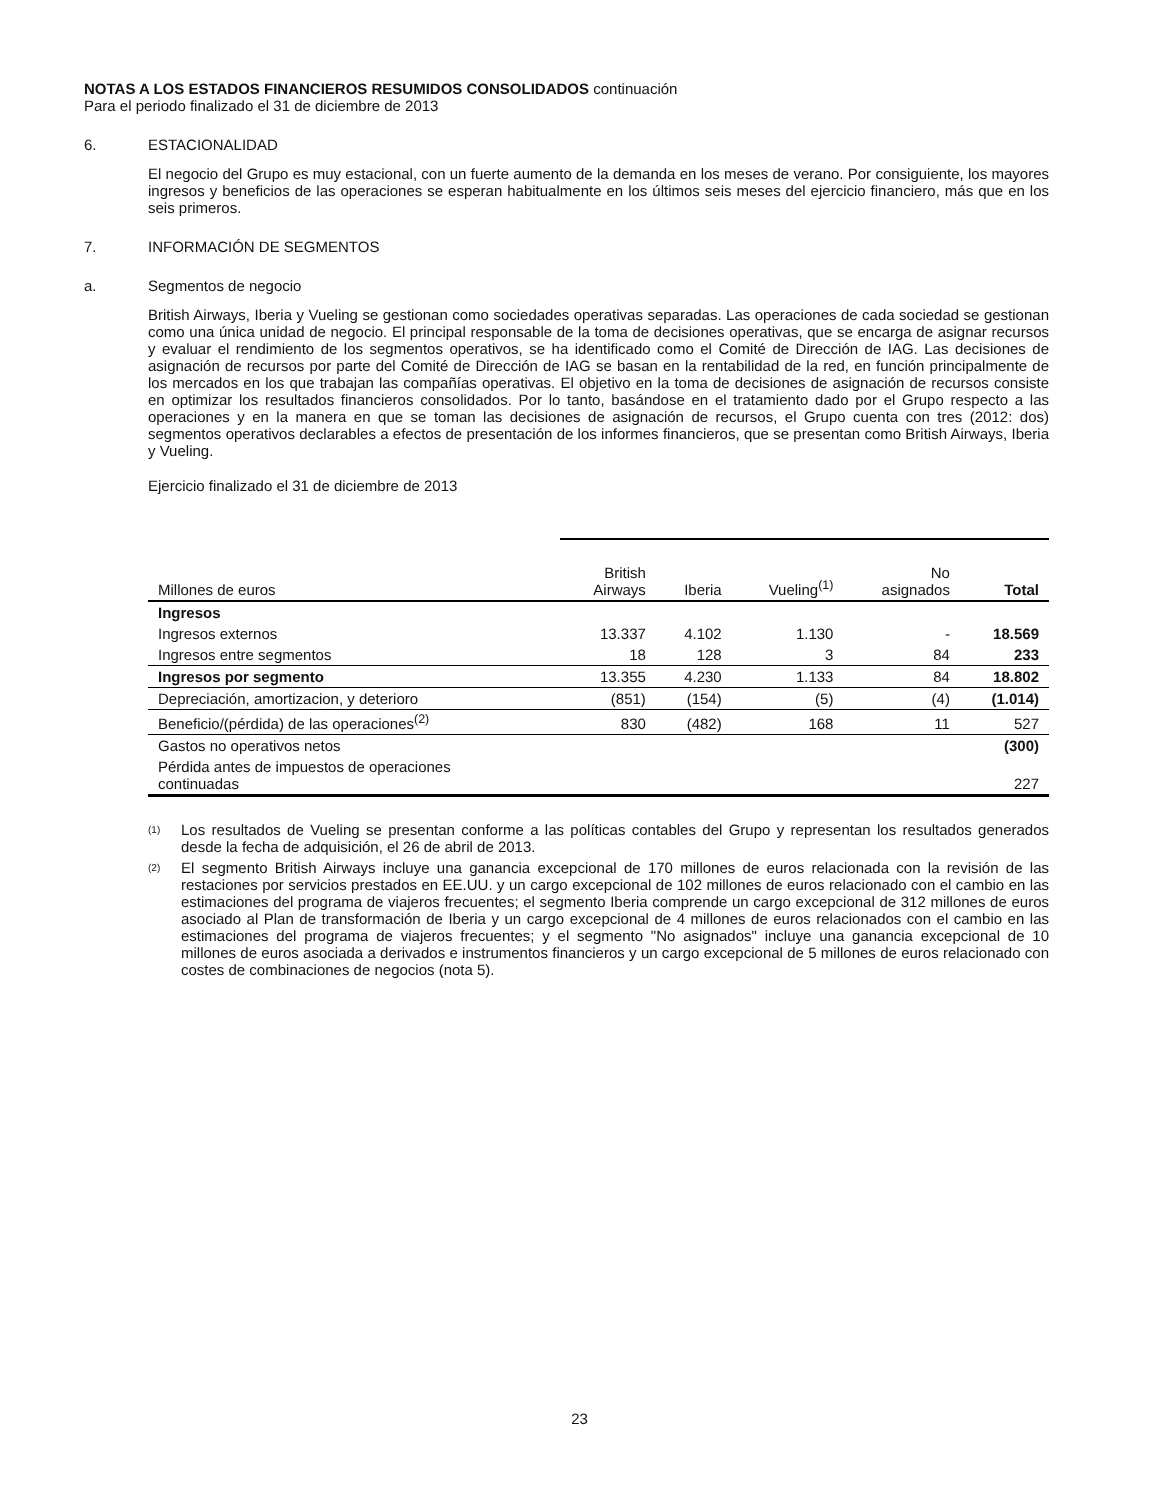NOTAS A LOS ESTADOS FINANCIEROS RESUMIDOS CONSOLIDADOS continuación
Para el periodo finalizado el 31 de diciembre de 2013
6. ESTACIONALIDAD
El negocio del Grupo es muy estacional, con un fuerte aumento de la demanda en los meses de verano. Por consiguiente, los mayores ingresos y beneficios de las operaciones se esperan habitualmente en los últimos seis meses del ejercicio financiero, más que en los seis primeros.
7. INFORMACIÓN DE SEGMENTOS
a. Segmentos de negocio
British Airways, Iberia y Vueling se gestionan como sociedades operativas separadas. Las operaciones de cada sociedad se gestionan como una única unidad de negocio. El principal responsable de la toma de decisiones operativas, que se encarga de asignar recursos y evaluar el rendimiento de los segmentos operativos, se ha identificado como el Comité de Dirección de IAG. Las decisiones de asignación de recursos por parte del Comité de Dirección de IAG se basan en la rentabilidad de la red, en función principalmente de los mercados en los que trabajan las compañías operativas. El objetivo en la toma de decisiones de asignación de recursos consiste en optimizar los resultados financieros consolidados. Por lo tanto, basándose en el tratamiento dado por el Grupo respecto a las operaciones y en la manera en que se toman las decisiones de asignación de recursos, el Grupo cuenta con tres (2012: dos) segmentos operativos declarables a efectos de presentación de los informes financieros, que se presentan como British Airways, Iberia y Vueling.
Ejercicio finalizado el 31 de diciembre de 2013
| Millones de euros | British Airways | Iberia | Vueling<sup>(1)</sup> | No asignados | Total |
| --- | --- | --- | --- | --- | --- |
| Ingresos | | | | | |
| Ingresos externos | 13.337 | 4.102 | 1.130 | - | 18.569 |
| Ingresos entre segmentos | 18 | 128 | 3 | 84 | 233 |
| Ingresos por segmento | 13.355 | 4.230 | 1.133 | 84 | 18.802 |
| Depreciación, amortizacion, y deterioro | (851) | (154) | (5) | (4) | (1.014) |
| Beneficio/(pérdida) de las operaciones<sup>(2)</sup> | 830 | (482) | 168 | 11 | 527 |
| Gastos no operativos netos | | | | | (300) |
| Pérdida antes de impuestos de operaciones continuadas | | | | | 227 |
<sup>(1)</sup>
Los resultados de Vueling se presentan conforme a las políticas contables del Grupo y representan los resultados generados desde la fecha de adquisición, el 26 de abril de 2013.
<sup>(2)</sup>
El segmento British Airways incluye una ganancia excepcional de 170 millones de euros relacionada con la revisión de las restaciones por servicios prestados en EE.UU. y un cargo excepcional de 102 millones de euros relacionado con el cambio en las estimaciones del programa de viajeros frecuentes; el segmento Iberia comprende un cargo excepcional de 312 millones de euros asociado al Plan de transformación de Iberia y un cargo excepcional de 4 millones de euros relacionados con el cambio en las estimaciones del programa de viajeros frecuentes; y el segmento "No asignados" incluye una ganancia excepcional de 10 millones de euros asociada a derivados e instrumentos financieros y un cargo excepcional de 5 millones de euros relacionado con costes de combinaciones de negocios (nota 5).
23